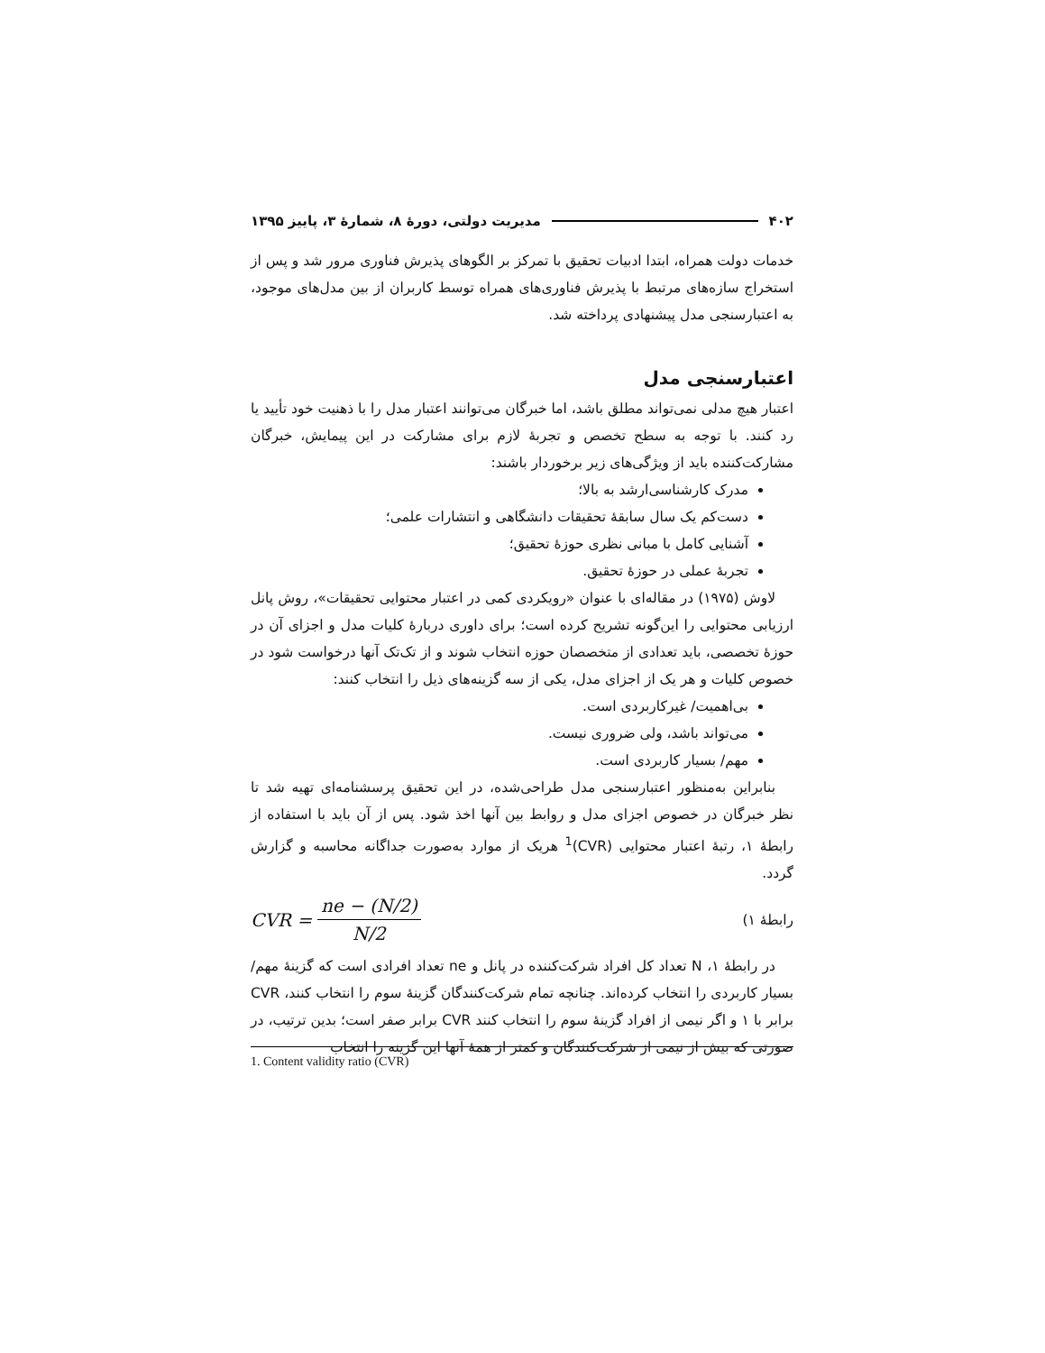۴۰۲ مدیریت دولتی، دورهٔ ۸، شمارهٔ ۳، پاییز ۱۳۹۵
خدمات دولت همراه، ابتدا ادبیات تحقیق با تمرکز بر الگوهای پذیرش فناوری مرور شد و پس از استخراج سازه‌های مرتبط با پذیرش فناوری‌های همراه توسط کاربران از بین مدل‌های موجود، به اعتبارسنجی مدل پیشنهادی پرداخته شد.
اعتبارسنجی مدل
اعتبار هیچ مدلی نمی‌تواند مطلق باشد، اما خبرگان می‌توانند اعتبار مدل را با ذهنیت خود تأیید یا رد کنند. با توجه به سطح تخصص و تجربهٔ لازم برای مشارکت در این پیمایش، خبرگان مشارکت‌کننده باید از ویژگی‌های زیر برخوردار باشند:
مدرک کارشناسی‌ارشد به بالا؛
دست‌کم یک سال سابقهٔ تحقیقات دانشگاهی و انتشارات علمی؛
آشنایی کامل با مبانی نظری حوزهٔ تحقیق؛
تجربهٔ عملی در حوزهٔ تحقیق.
لاوش (۱۹۷۵) در مقاله‌ای با عنوان «رویکردی کمی در اعتبار محتوایی تحقیقات»، روش پانل ارزیابی محتوایی را این‌گونه تشریح کرده است؛ برای داوری دربارهٔ کلیات مدل و اجزای آن در حوزهٔ تخصصی، باید تعدادی از متخصصان حوزه انتخاب شوند و از تک‌تک آنها درخواست شود در خصوص کلیات و هر یک از اجزای مدل، یکی از سه گزینه‌های ذیل را انتخاب کنند:
بی‌اهمیت/ غیرکاربردی است.
می‌تواند باشد، ولی ضروری نیست.
مهم/ بسیار کاربردی است.
بنابراین به‌منظور اعتبارسنجی مدل طراحی‌شده، در این تحقیق پرسشنامه‌ای تهیه شد تا نظر خبرگان در خصوص اجزای مدل و روابط بین آنها اخذ شود. پس از آن باید با استفاده از رابطهٔ ۱، رتبهٔ اعتبار محتوایی (CVR)<sup>1</sup> هریک از موارد به‌صورت جداگانه محاسبه و گزارش گردد.
رابطهٔ ۱) CVR = ne − (N/2) N/2
در رابطهٔ ۱، N تعداد کل افراد شرکت‌کننده در پانل و ne تعداد افرادی است که گزینهٔ مهم/ بسیار کاربردی را انتخاب کرده‌اند. چنانچه تمام شرکت‌کنندگان گزینهٔ سوم را انتخاب کنند، CVR برابر با ۱ و اگر نیمی از افراد گزینهٔ سوم را انتخاب کنند CVR برابر صفر است؛ بدین ترتیب، در صورتی که بیش از نیمی از شرکت‌کنندگان و کمتر از همهٔ آنها این گزینه را انتخاب
1. Content validity ratio (CVR)